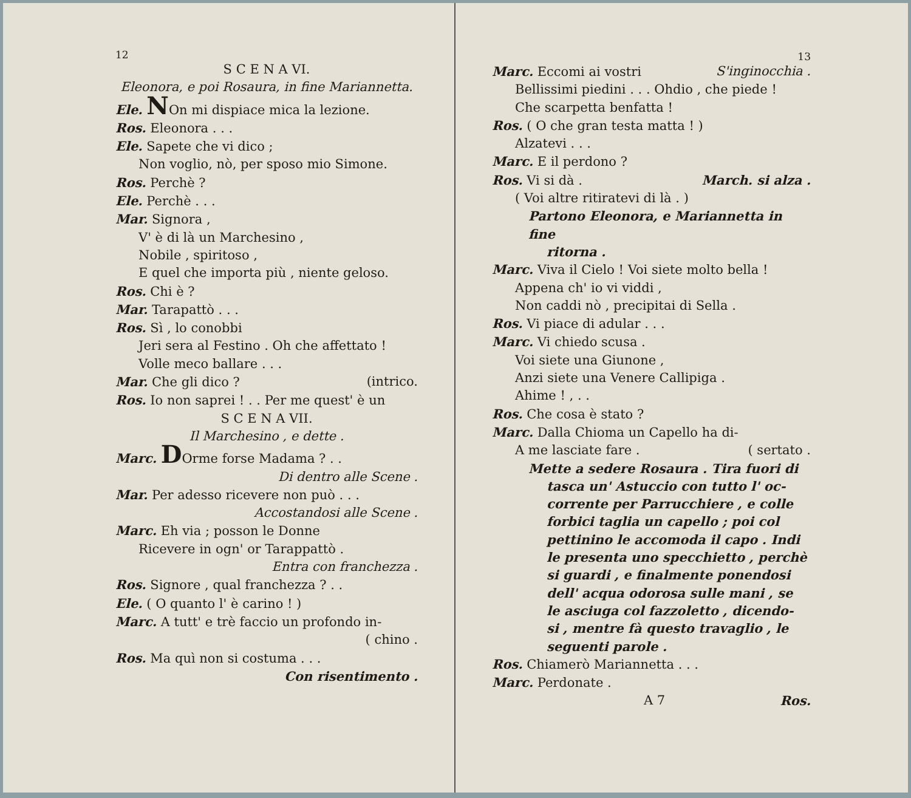12
S C E N A VI.
Eleonora, e poi Rosaura, in fine Mariannetta.
Ele. NOn mi dispiace mica la lezione.
Ros. Eleonora . . .
Ele. Sapete che vi dico ;
Non voglio, nò, per sposo mio Simone.
Ros. Perchè ?
Ele. Perchè . . .
Mar. Signora ,
V' è di là un Marchesino ,
Nobile , spiritoso ,
E quel che importa più , niente geloso.
Ros. Chi è ?
Mar. Tarapattò . . .
Ros. Sì , lo conobbi
Jeri sera al Festino . Oh che affettato !
Volle meco ballare . . .
Mar. Che gli dico ? (intrico.
Ros. Io non saprei ! . . Per me quest' è un
S C E N A VII.
Il Marchesino , e dette .
Marc. DOrme forse Madama ? . .
Di dentro alle Scene .
Mar. Per adesso ricevere non può . . .
Accostandosi alle Scene .
Marc. Eh via ; posson le Donne
Ricevere in ogn' or Tarappattò .
Entra con franchezza .
Ros. Signore , qual franchezza ? . .
Ele. ( O quanto l' è carino ! )
Marc. A tutt' e trè faccio un profondo in-
( chino .
Ros. Ma quì non si costuma . . .
Con risentimento .
13
Marc. Eccomi ai vostri S'inginocchia .
Bellissimi piedini . . . Ohdio , che piede !
Che scarpetta benfatta !
Ros. ( O che gran testa matta ! )
Alzatevi . . .
Marc. E il perdono ?
Ros. Vi si dà . March. si alza .
( Voi altre ritiratevi di là . )
Partono Eleonora, e Mariannetta in fine
ritorna .
Marc. Viva il Cielo ! Voi siete molto bella !
Appena ch' io vi viddi ,
Non caddi nò , precipitai di Sella .
Ros. Vi piace di adular . . .
Marc. Vi chiedo scusa .
Voi siete una Giunone ,
Anzi siete una Venere Callipiga .
Ahime ! , . .
Ros. Che cosa è stato ?
Marc. Dalla Chioma un Capello ha di-
A me lasciate fare . ( sertato .
Mette a sedere Rosaura . Tira fuori di
tasca un' Astuccio con tutto l' oc-
corrente per Parrucchiere , e colle
forbici taglia un capello ; poi col
pettinino le accomoda il capo . Indi
le presenta uno specchietto , perchè
si guardi , e finalmente ponendosi
dell' acqua odorosa sulle mani , se
le asciuga col fazzoletto , dicendo-
si , mentre fà questo travaglio , le
seguenti parole .
Ros. Chiamerò Mariannetta . . .
Marc. Perdonate .
A 7 Ros.